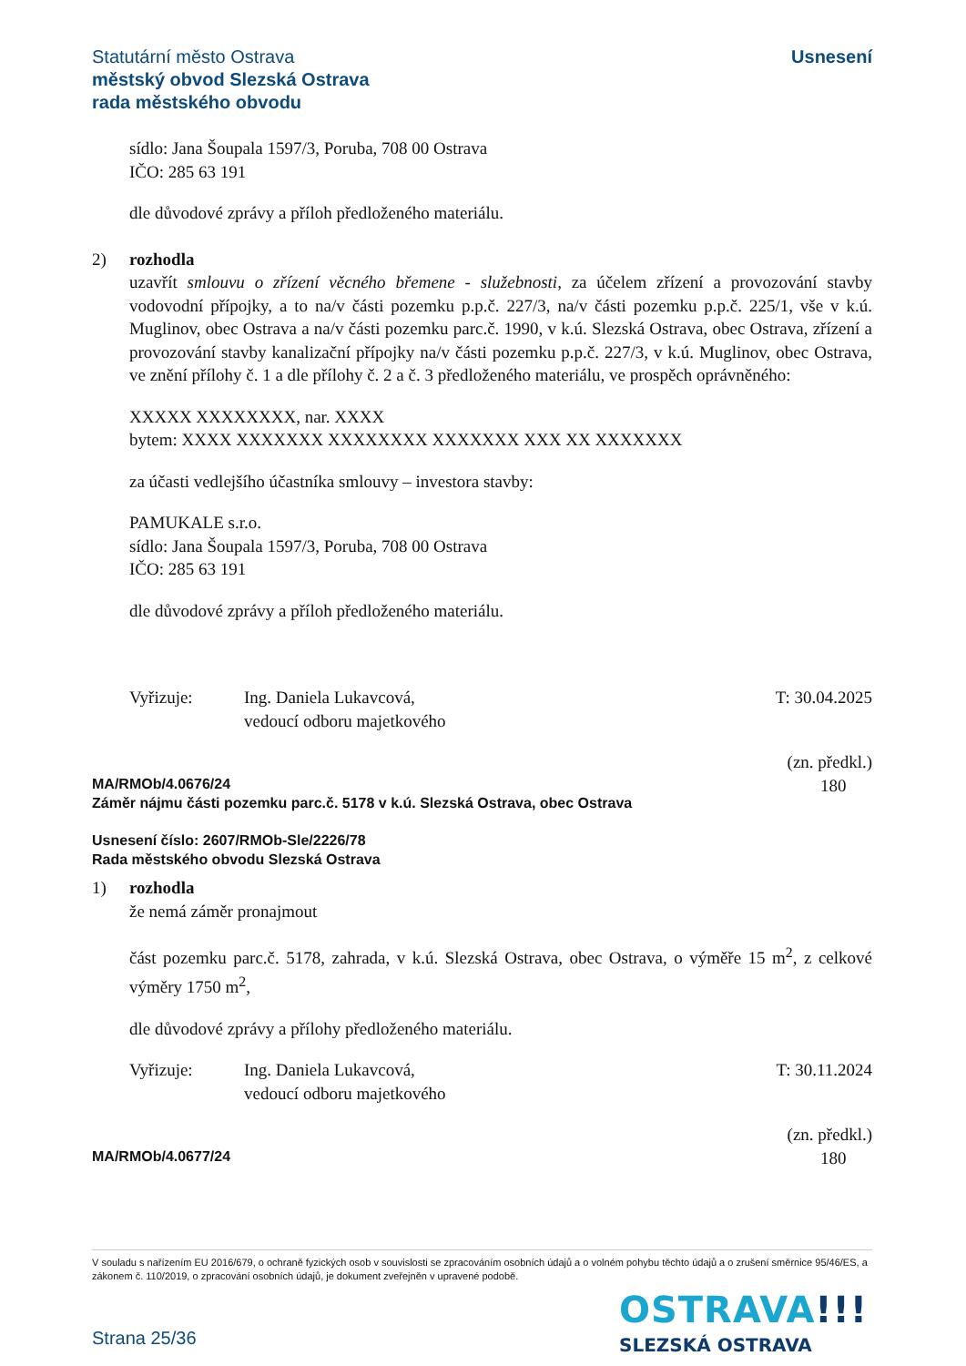Statutární město Ostrava
městský obvod Slezská Ostrava
rada městského obvodu
Usnesení
sídlo: Jana Šoupala 1597/3, Poruba, 708 00 Ostrava
IČO: 285 63 191
dle důvodové zprávy a příloh předloženého materiálu.
2) rozhodla
uzavřít smlouvu o zřízení věcného břemene - služebnosti, za účelem zřízení a provozování stavby vodovodní přípojky, a to na/v části pozemku p.p.č. 227/3, na/v části pozemku p.p.č. 225/1, vše v k.ú. Muglinov, obec Ostrava a na/v části pozemku parc.č. 1990, v k.ú. Slezská Ostrava, obec Ostrava, zřízení a provozování stavby kanalizační přípojky na/v části pozemku p.p.č. 227/3, v k.ú. Muglinov, obec Ostrava, ve znění přílohy č. 1 a dle přílohy č. 2 a č. 3 předloženého materiálu, ve prospěch oprávněného:
XXXXX XXXXXXXX, nar. XXXX
bytem: XXXX XXXXXXX XXXXXXXX XXXXXXX XXX XX XXXXXXX
za účasti vedlejšího účastníka smlouvy – investora stavby:
PAMUKALE s.r.o.
sídlo: Jana Šoupala 1597/3, Poruba, 708 00 Ostrava
IČO: 285 63 191
dle důvodové zprávy a příloh předloženého materiálu.
Vyřizuje: Ing. Daniela Lukavcová,
vedoucí odboru majetkového
T: 30.04.2025
(zn. předkl.)
180
MA/RMOb/4.0676/24
Záměr nájmu části pozemku parc.č. 5178 v k.ú. Slezská Ostrava, obec Ostrava
Usnesení číslo: 2607/RMOb-Sle/2226/78
Rada městského obvodu Slezská Ostrava
1) rozhodla
že nemá záměr pronajmout
část pozemku parc.č. 5178, zahrada, v k.ú. Slezská Ostrava, obec Ostrava, o výměře 15 m<sup>2</sup>, z celkové výměry 1750 m<sup>2</sup>,
dle důvodové zprávy a přílohy předloženého materiálu.
Vyřizuje: Ing. Daniela Lukavcová,
vedoucí odboru majetkového
T: 30.11.2024
(zn. předkl.)
180
MA/RMOb/4.0677/24
V souladu s nařízením EU 2016/679, o ochraně fyzických osob v souvislosti se zpracováním osobních údajů a o volném pohybu těchto údajů a o zrušení směrnice 95/46/ES, a zákonem č. 110/2019, o zpracování osobních údajů, je dokument zveřejněn v upravené podobě.
OSTRAVA!!!
SLEZSKÁ OSTRAVA
Strana 25/36